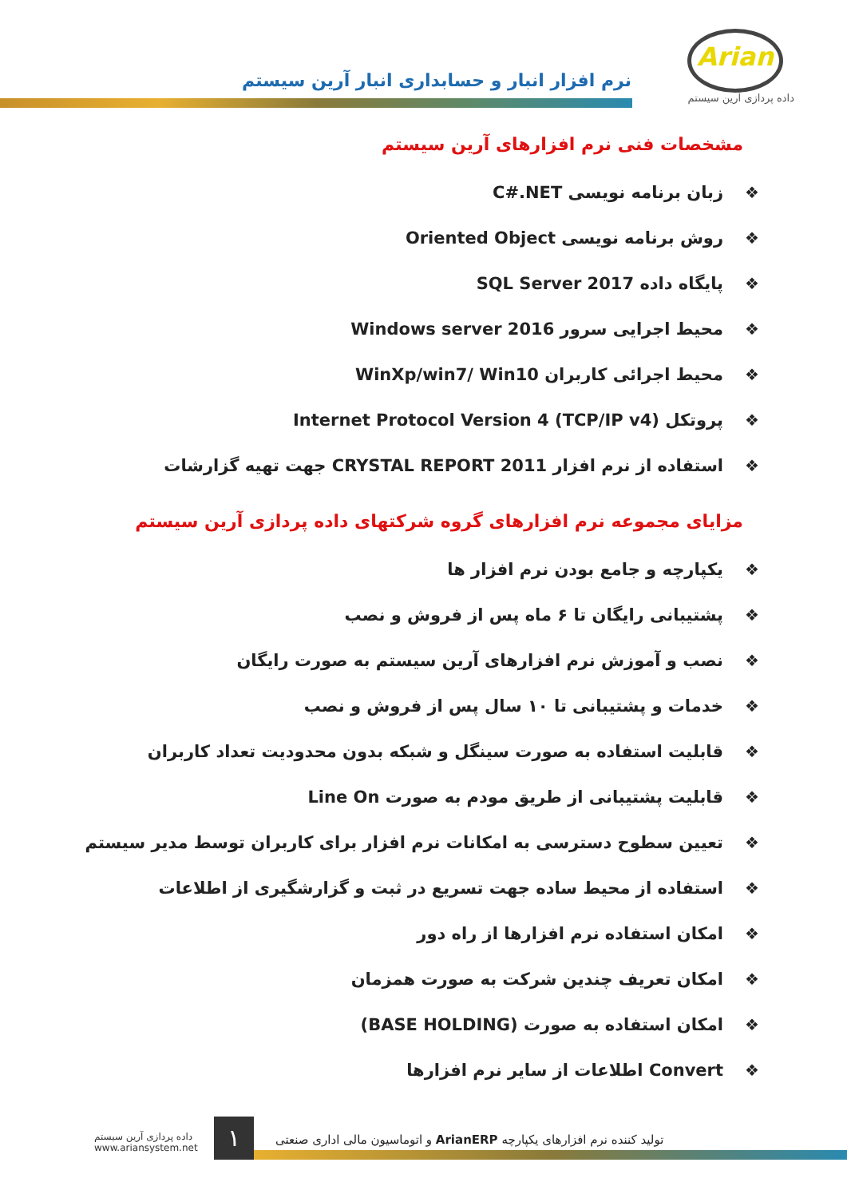Arian
داده پردازی آرین سیستم
نرم افزار انبار و حسابداری انبار آرین سیستم
مشخصات فنی نرم افزارهای آرین سیستم
❖ زبان برنامه نویسی C#.NET
❖ روش برنامه نویسی Oriented Object
❖ پایگاه داده SQL Server 2017
❖ محیط اجرایی سرور Windows server 2016
❖ محیط اجرائی کاربران WinXp/win7/ Win10
❖ پروتکل Internet Protocol Version 4 (TCP/IP v4)
❖ استفاده از نرم افزار CRYSTAL REPORT 2011 جهت تهیه گزارشات
مزایای مجموعه نرم افزارهای گروه شرکتهای داده پردازی آرین سیستم
❖ یکپارچه و جامع بودن نرم افزار ها
❖ پشتیبانی رایگان تا ۶ ماه پس از فروش و نصب
❖ نصب و آموزش نرم افزارهای آرین سیستم به صورت رایگان
❖ خدمات و پشتیبانی تا ۱۰ سال پس از فروش و نصب
❖ قابلیت استفاده به صورت سینگل و شبکه بدون محدودیت تعداد کاربران
❖ قابلیت پشتیبانی از طریق مودم به صورت Line On
❖ تعیین سطوح دسترسی به امکانات نرم افزار برای کاربران توسط مدیر سیستم
❖ استفاده از محیط ساده جهت تسریع در ثبت و گزارشگیری از اطلاعات
❖ امکان استفاده نرم افزارها از راه دور
❖ امکان تعریف چندین شرکت به صورت همزمان
❖ امکان استفاده به صورت (BASE HOLDING)
❖ Convert اطلاعات از سایر نرم افزارها
داده پردازی آرین سیستم
www.ariansystem.net
۱
تولید کننده نرم افزارهای یکپارچه ArianERP و اتوماسیون مالی اداری صنعتی